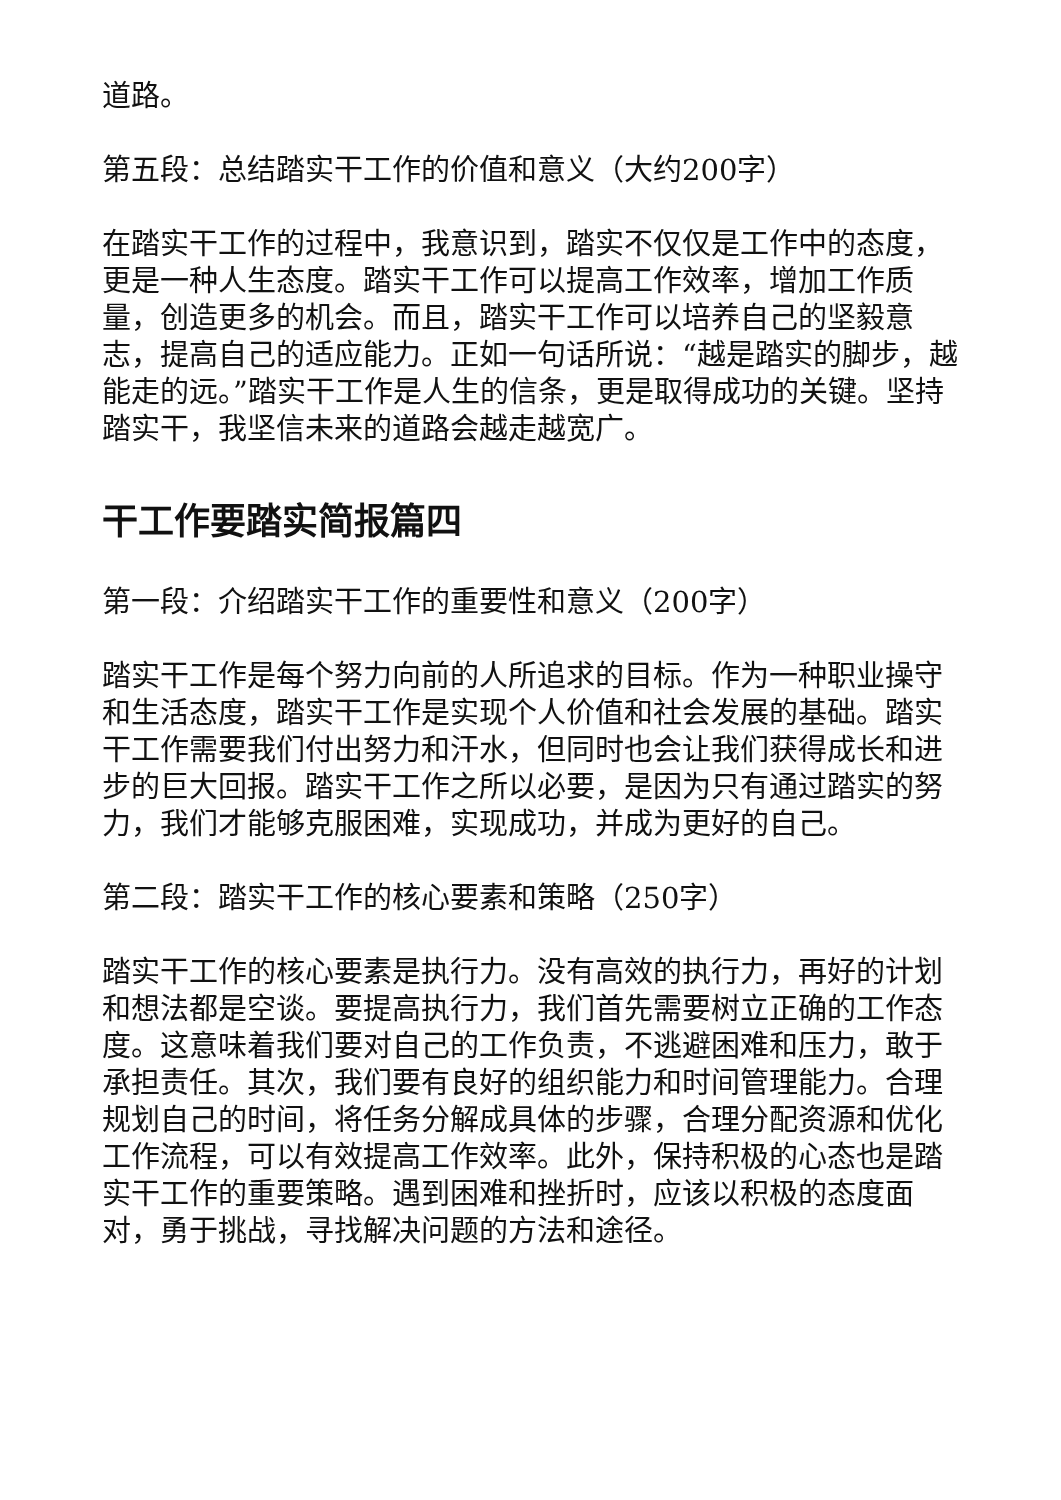道路。
第五段：总结踏实干工作的价值和意义（大约200字）
在踏实干工作的过程中，我意识到，踏实不仅仅是工作中的态度，更是一种人生态度。踏实干工作可以提高工作效率，增加工作质量，创造更多的机会。而且，踏实干工作可以培养自己的坚毅意志，提高自己的适应能力。正如一句话所说：“越是踏实的脚步，越能走的远。”踏实干工作是人生的信条，更是取得成功的关键。坚持踏实干，我坚信未来的道路会越走越宽广。
干工作要踏实简报篇四
第一段：介绍踏实干工作的重要性和意义（200字）
踏实干工作是每个努力向前的人所追求的目标。作为一种职业操守和生活态度，踏实干工作是实现个人价值和社会发展的基础。踏实干工作需要我们付出努力和汗水，但同时也会让我们获得成长和进步的巨大回报。踏实干工作之所以必要，是因为只有通过踏实的努力，我们才能够克服困难，实现成功，并成为更好的自己。
第二段：踏实干工作的核心要素和策略（250字）
踏实干工作的核心要素是执行力。没有高效的执行力，再好的计划和想法都是空谈。要提高执行力，我们首先需要树立正确的工作态度。这意味着我们要对自己的工作负责，不逃避困难和压力，敢于承担责任。其次，我们要有良好的组织能力和时间管理能力。合理规划自己的时间，将任务分解成具体的步骤，合理分配资源和优化工作流程，可以有效提高工作效率。此外，保持积极的心态也是踏实干工作的重要策略。遇到困难和挫折时，应该以积极的态度面对，勇于挑战，寻找解决问题的方法和途径。